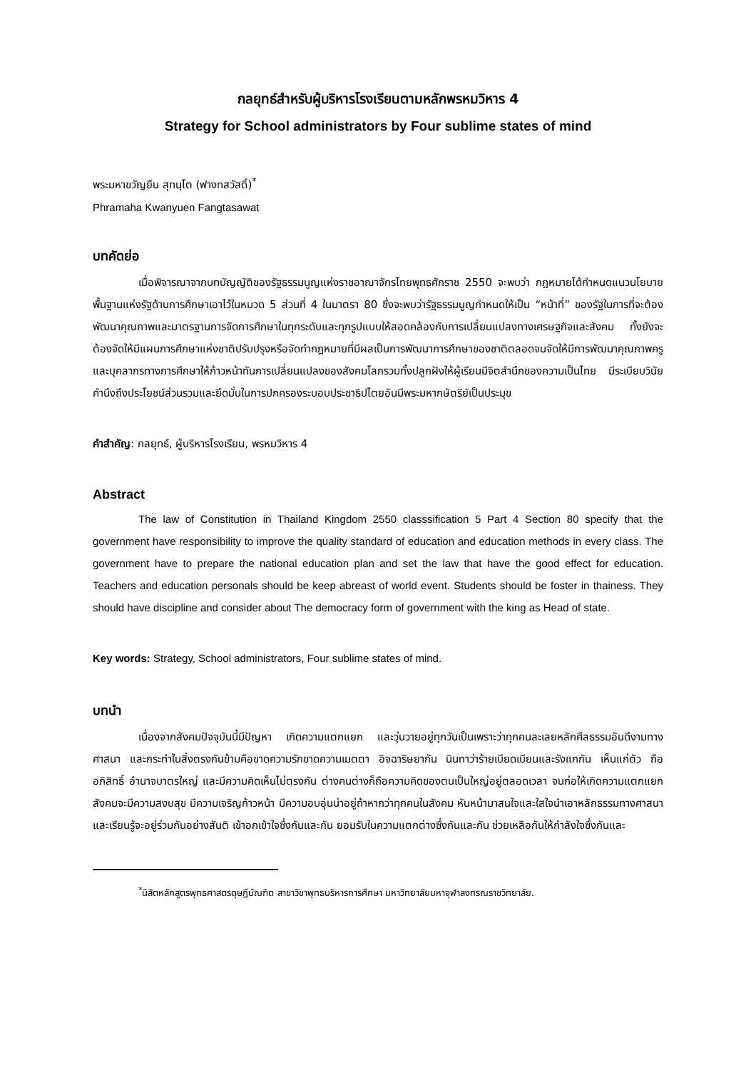กลยุทธ์สำหรับผู้บริหารโรงเรียนตามหลักพรหมวิหาร 4
Strategy for School administrators by Four sublime states of mind
พระมหาขวัญยืน สุทนฺโต (ฟางทสวัสดิ์)<sup>*</sup>
Phramaha Kwanyuen Fangtasawat
บทคัดย่อ
เมื่อพิจารณาจากบทบัญญัติของรัฐธรรมนูญแห่งราชอาณาจักรไทยพุทธศักราช 2550 จะพบว่า กฎหมายได้กำหนดแนวนโยบายพื้นฐานแห่งรัฐด้านการศึกษาเอาไว้ในหมวด 5 ส่วนที่ 4 ในมาตรา 80 ซึ่งจะพบว่ารัฐธรรมนูญกำหนดให้เป็น “หน้าที่” ของรัฐในการที่จะต้องพัฒนาคุณภาพและมาตรฐานการจัดการศึกษาในทุกระดับและทุกรูปแบบให้สอดคล้องกับการเปลี่ยนแปลงทางเศรษฐกิจและสังคม ทั้งยังจะต้องจัดให้มีแผนการศึกษาแห่งชาติปรับปรุงหรือจัดทำกฎหมายที่มีผลเป็นการพัฒนาการศึกษาของชาติตลอดจนจัดให้มีการพัฒนาคุณภาพครูและบุคลากรทางการศึกษาให้ก้าวหน้าทันการเปลี่ยนแปลงของสังคมโลกรวมทั้งปลูกฝังให้ผู้เรียนมีจิตสำนึกของความเป็นไทย มีระเบียบวินัย คำนึงถึงประโยชน์ส่วนรวมและยึดมั่นในการปกครองระบอบประชาธิปไตยอันมีพระมหากษัตริย์เป็นประมุข
คำสำคัญ: กลยุทธ์, ผู้บริหารโรงเรียน, พรหมวิหาร 4
Abstract
The law of Constitution in Thailand Kingdom 2550 classsification 5 Part 4 Section 80 specify that the government have responsibility to improve the quality standard of education and education methods in every class. The government have to prepare the national education plan and set the law that have the good effect for education. Teachers and education personals should be keep abreast of world event. Students should be foster in thainess. They should have discipline and consider about The democracy form of government with the king as Head of state.
Key words: Strategy, School administrators, Four sublime states of mind.
บทนำ
เนื่องจากสังคมปัจจุบันนี้มีปัญหา เกิดความแตกแยก และวุ่นวายอยู่ทุกวันเป็นเพราะว่าทุกคนละเลยหลักศีลธรรมอันดีงามทางศาสนา และกระทำในสิ่งตรงกันข้ามคือขาดความรักขาดความเมตตา อิจฉาริษยากัน นินทาว่าร้ายเบียดเบียนและรังแกกัน เห็นแก่ตัว ถืออภิสิทธิ์ อำนาจบาตรใหญ่ และมีความคิดเห็นไม่ตรงกัน ต่างคนต่างก็ถือความคิดของตนเป็นใหญ่อยู่ตลอดเวลา จนก่อให้เกิดความแตกแยก สังคมจะมีความสงบสุข มีความเจริญก้าวหน้า มีความอบอุ่นน่าอยู่ถ้าหากว่าทุกคนในสังคม หันหน้ามาสนใจและใสใจนำเอาหลักธรรมทางศาสนา และเรียนรู้จะอยู่ร่วมกันอย่างสันติ เข้าอกเข้าใจซึ่งกันและกัน ยอมรับในความแตกต่างซึ่งกันและกัน ช่วยเหลือกันให้กำลังใจซึ่งกันและ
<sup>*</sup> นิสิตหลักสูตรพุทธศาสตรดุษฎีบัณฑิต สาขาวิชาพุทธบริหารการศึกษา มหาวิทยาลัยมหาจุฬาลงกรณราชวิทยาลัย.